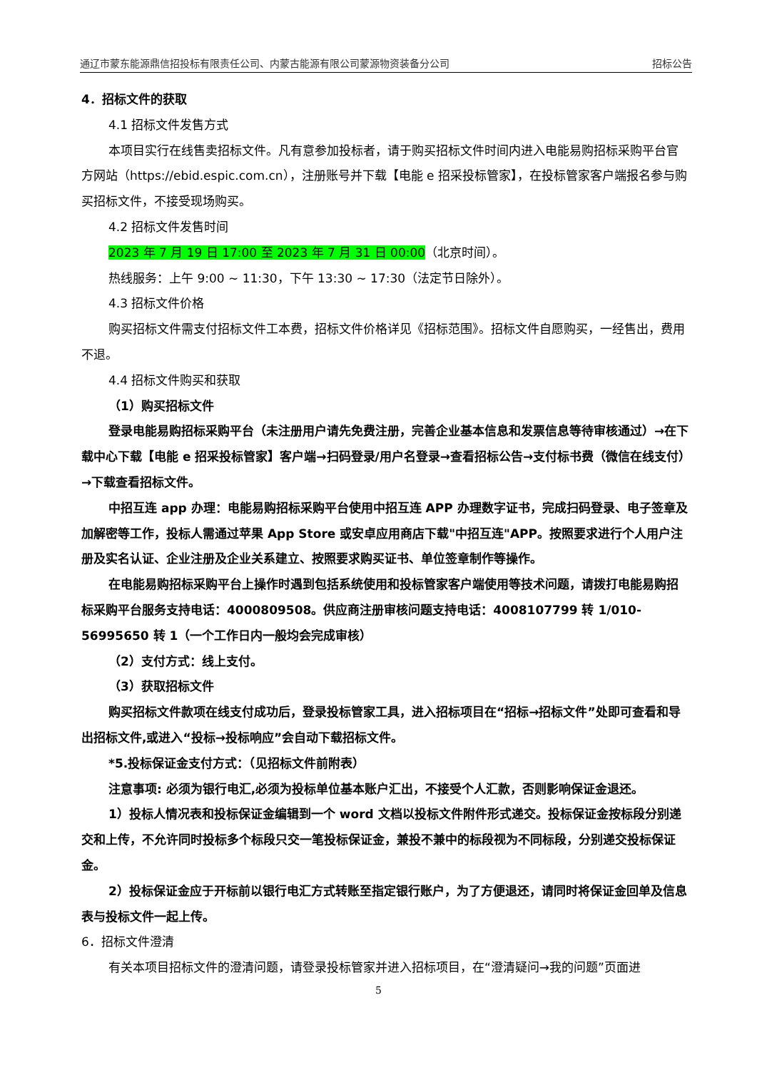通辽市蒙东能源鼎信招投标有限责任公司、内蒙古能源有限公司蒙源物资装备分公司 招标公告
4．招标文件的获取
4.1 招标文件发售方式
本项目实行在线售卖招标文件。凡有意参加投标者，请于购买招标文件时间内进入电能易购招标采购平台官方网站（https://ebid.espic.com.cn），注册账号并下载【电能 e 招采投标管家】，在投标管家客户端报名参与购买招标文件，不接受现场购买。
4.2 招标文件发售时间
2023 年 7 月 19 日 17:00 至 2023 年 7 月 31 日 00:00（北京时间）。
热线服务：上午 9:00 ~ 11:30，下午 13:30 ~ 17:30（法定节日除外）。
4.3 招标文件价格
购买招标文件需支付招标文件工本费，招标文件价格详见《招标范围》。招标文件自愿购买，一经售出，费用不退。
4.4 招标文件购买和获取
（1）购买招标文件
登录电能易购招标采购平台（未注册用户请先免费注册，完善企业基本信息和发票信息等待审核通过）→在下载中心下载【电能 e 招采投标管家】客户端→扫码登录/用户名登录→查看招标公告→支付标书费（微信在线支付）→下载查看招标文件。
中招互连 app 办理：电能易购招标采购平台使用中招互连 APP 办理数字证书，完成扫码登录、电子签章及加解密等工作，投标人需通过苹果 App Store 或安卓应用商店下载"中招互连"APP。按照要求进行个人用户注册及实名认证、企业注册及企业关系建立、按照要求购买证书、单位签章制作等操作。
在电能易购招标采购平台上操作时遇到包括系统使用和投标管家客户端使用等技术问题，请拨打电能易购招标采购平台服务支持电话：4000809508。供应商注册审核问题支持电话：4008107799 转 1/010-56995650 转 1（一个工作日内一般均会完成审核）
（2）支付方式：线上支付。
（3）获取招标文件
购买招标文件款项在线支付成功后，登录投标管家工具，进入招标项目在“招标→招标文件”处即可查看和导出招标文件,或进入“投标→投标响应”会自动下载招标文件。
*5.投标保证金支付方式：（见招标文件前附表）
注意事项: 必须为银行电汇,必须为投标单位基本账户汇出，不接受个人汇款，否则影响保证金退还。
1）投标人情况表和投标保证金编辑到一个 word 文档以投标文件附件形式递交。投标保证金按标段分别递交和上传，不允许同时投标多个标段只交一笔投标保证金，兼投不兼中的标段视为不同标段，分别递交投标保证金。
2）投标保证金应于开标前以银行电汇方式转账至指定银行账户，为了方便退还，请同时将保证金回单及信息表与投标文件一起上传。
6．招标文件澄清
有关本项目招标文件的澄清问题，请登录投标管家并进入招标项目，在“澄清疑问→我的问题”页面进
5